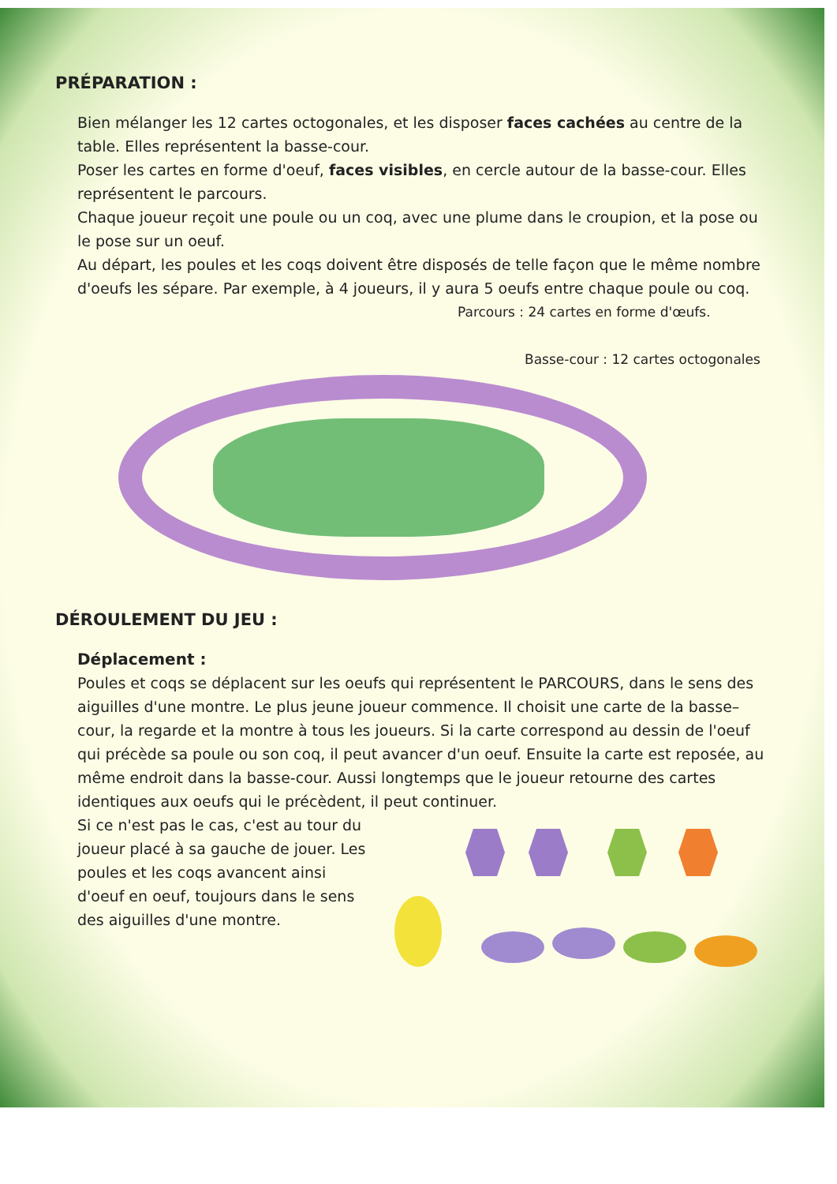PRÉPARATION :
Bien mélanger les 12 cartes octogonales, et les disposer faces cachées au centre de la table. Elles représentent la basse-cour.
Poser les cartes en forme d'oeuf, faces visibles, en cercle autour de la basse-cour. Elles représentent le parcours.
Chaque joueur reçoit une poule ou un coq, avec une plume dans le croupion, et la pose ou le pose sur un oeuf.
Au départ, les poules et les coqs doivent être disposés de telle façon que le même nombre d'oeufs les sépare. Par exemple, à 4 joueurs, il y aura 5 oeufs entre chaque poule ou coq.
Parcours : 24 cartes en forme d'œufs.
Basse-cour : 12 cartes octogonales
DÉROULEMENT DU JEU :
Déplacement :
Poules et coqs se déplacent sur les oeufs qui représentent le PARCOURS, dans le sens des aiguilles d'une montre. Le plus jeune joueur commence. Il choisit une carte de la basse–cour, la regarde et la montre à tous les joueurs. Si la carte correspond au dessin de l'oeuf qui précède sa poule ou son coq, il peut avancer d'un oeuf. Ensuite la carte est reposée, au même endroit dans la basse-cour. Aussi longtemps que le joueur retourne des cartes identiques aux oeufs qui le précèdent, il peut continuer.
Si ce n'est pas le cas, c'est au tour du joueur placé à sa gauche de jouer. Les poules et les coqs avancent ainsi d'oeuf en oeuf, toujours dans le sens des aiguilles d'une montre.